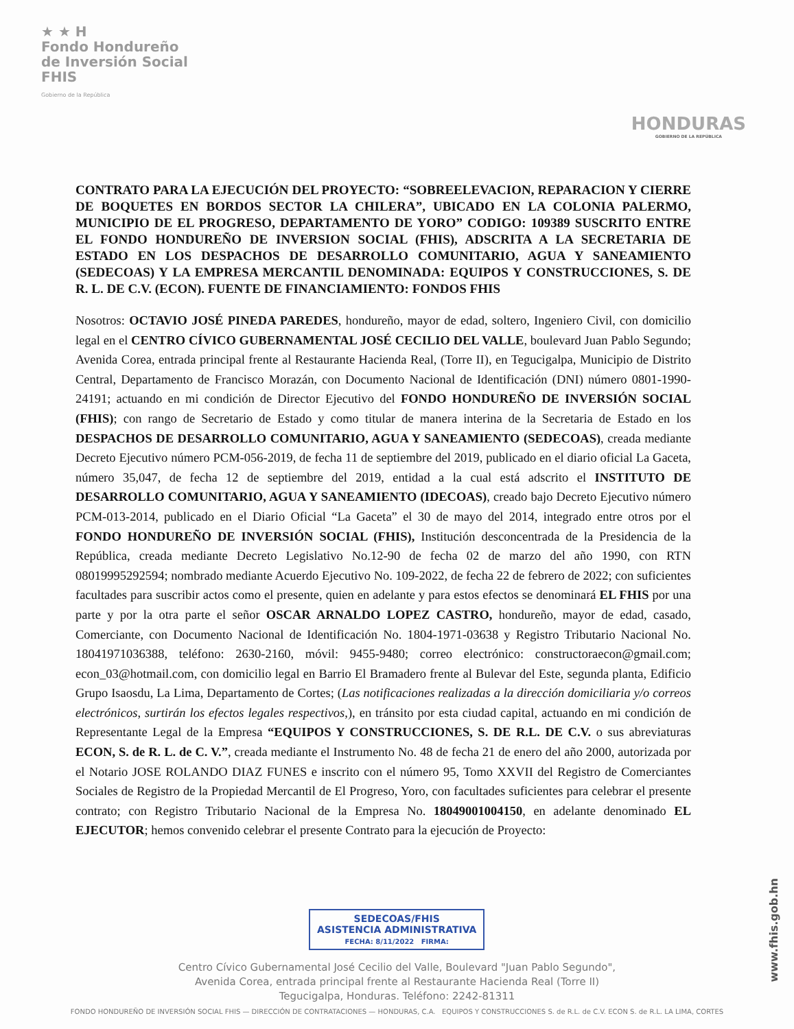★ ★ H
Fondo Hondureño
de Inversión Social
FHIS
Gobierno de la República
HONDURAS
GOBIERNO DE LA REPÚBLICA
CONTRATO PARA LA EJECUCIÓN DEL PROYECTO: “SOBREELEVACION, REPARACION Y CIERRE DE BOQUETES EN BORDOS SECTOR LA CHILERA”, UBICADO EN LA COLONIA PALERMO, MUNICIPIO DE EL PROGRESO, DEPARTAMENTO DE YORO” CODIGO: 109389 SUSCRITO ENTRE EL FONDO HONDUREÑO DE INVERSION SOCIAL (FHIS), ADSCRITA A LA SECRETARIA DE ESTADO EN LOS DESPACHOS DE DESARROLLO COMUNITARIO, AGUA Y SANEAMIENTO (SEDECOAS) Y LA EMPRESA MERCANTIL DENOMINADA: EQUIPOS Y CONSTRUCCIONES, S. DE R. L. DE C.V. (ECON). FUENTE DE FINANCIAMIENTO: FONDOS FHIS
Nosotros: OCTAVIO JOSÉ PINEDA PAREDES, hondureño, mayor de edad, soltero, Ingeniero Civil, con domicilio legal en el CENTRO CÍVICO GUBERNAMENTAL JOSÉ CECILIO DEL VALLE, boulevard Juan Pablo Segundo; Avenida Corea, entrada principal frente al Restaurante Hacienda Real, (Torre II), en Tegucigalpa, Municipio de Distrito Central, Departamento de Francisco Morazán, con Documento Nacional de Identificación (DNI) número 0801-1990-24191; actuando en mi condición de Director Ejecutivo del FONDO HONDUREÑO DE INVERSIÓN SOCIAL (FHIS); con rango de Secretario de Estado y como titular de manera interina de la Secretaria de Estado en los DESPACHOS DE DESARROLLO COMUNITARIO, AGUA Y SANEAMIENTO (SEDECOAS), creada mediante Decreto Ejecutivo número PCM-056-2019, de fecha 11 de septiembre del 2019, publicado en el diario oficial La Gaceta, número 35,047, de fecha 12 de septiembre del 2019, entidad a la cual está adscrito el INSTITUTO DE DESARROLLO COMUNITARIO, AGUA Y SANEAMIENTO (IDECOAS), creado bajo Decreto Ejecutivo número PCM-013-2014, publicado en el Diario Oficial “La Gaceta” el 30 de mayo del 2014, integrado entre otros por el FONDO HONDUREÑO DE INVERSIÓN SOCIAL (FHIS), Institución desconcentrada de la Presidencia de la República, creada mediante Decreto Legislativo No.12-90 de fecha 02 de marzo del año 1990, con RTN 08019995292594; nombrado mediante Acuerdo Ejecutivo No. 109-2022, de fecha 22 de febrero de 2022; con suficientes facultades para suscribir actos como el presente, quien en adelante y para estos efectos se denominará EL FHIS por una parte y por la otra parte el señor OSCAR ARNALDO LOPEZ CASTRO, hondureño, mayor de edad, casado, Comerciante, con Documento Nacional de Identificación No. 1804-1971-03638 y Registro Tributario Nacional No. 18041971036388, teléfono: 2630-2160, móvil: 9455-9480; correo electrónico: constructoraecon@gmail.com; econ_03@hotmail.com, con domicilio legal en Barrio El Bramadero frente al Bulevar del Este, segunda planta, Edificio Grupo Isaosdu, La Lima, Departamento de Cortes; (Las notificaciones realizadas a la dirección domiciliaria y/o correos electrónicos, surtirán los efectos legales respectivos,), en tránsito por esta ciudad capital, actuando en mi condición de Representante Legal de la Empresa “EQUIPOS Y CONSTRUCCIONES, S. DE R.L. DE C.V. o sus abreviaturas ECON, S. de R. L. de C. V.”, creada mediante el Instrumento No. 48 de fecha 21 de enero del año 2000, autorizada por el Notario JOSE ROLANDO DIAZ FUNES e inscrito con el número 95, Tomo XXVII del Registro de Comerciantes Sociales de Registro de la Propiedad Mercantil de El Progreso, Yoro, con facultades suficientes para celebrar el presente contrato; con Registro Tributario Nacional de la Empresa No. 18049001004150, en adelante denominado EL EJECUTOR; hemos convenido celebrar el presente Contrato para la ejecución de Proyecto:
SEDECOAS/FHIS
ASISTENCIA ADMINISTRATIVA
FECHA: 8/11/2022 FIRMA:
Centro Cívico Gubernamental José Cecilio del Valle, Boulevard "Juan Pablo Segundo",
Avenida Corea, entrada principal frente al Restaurante Hacienda Real (Torre II)
Tegucigalpa, Honduras. Teléfono: 2242-81311
FONDO HONDUREÑO DE INVERSIÓN SOCIAL FHIS — DIRECCIÓN DE CONTRATACIONES — HONDURAS, C.A. EQUIPOS Y CONSTRUCCIONES S. de R.L. de C.V. ECON S. de R.L. LA LIMA, CORTES
www.fhis.gob.hn